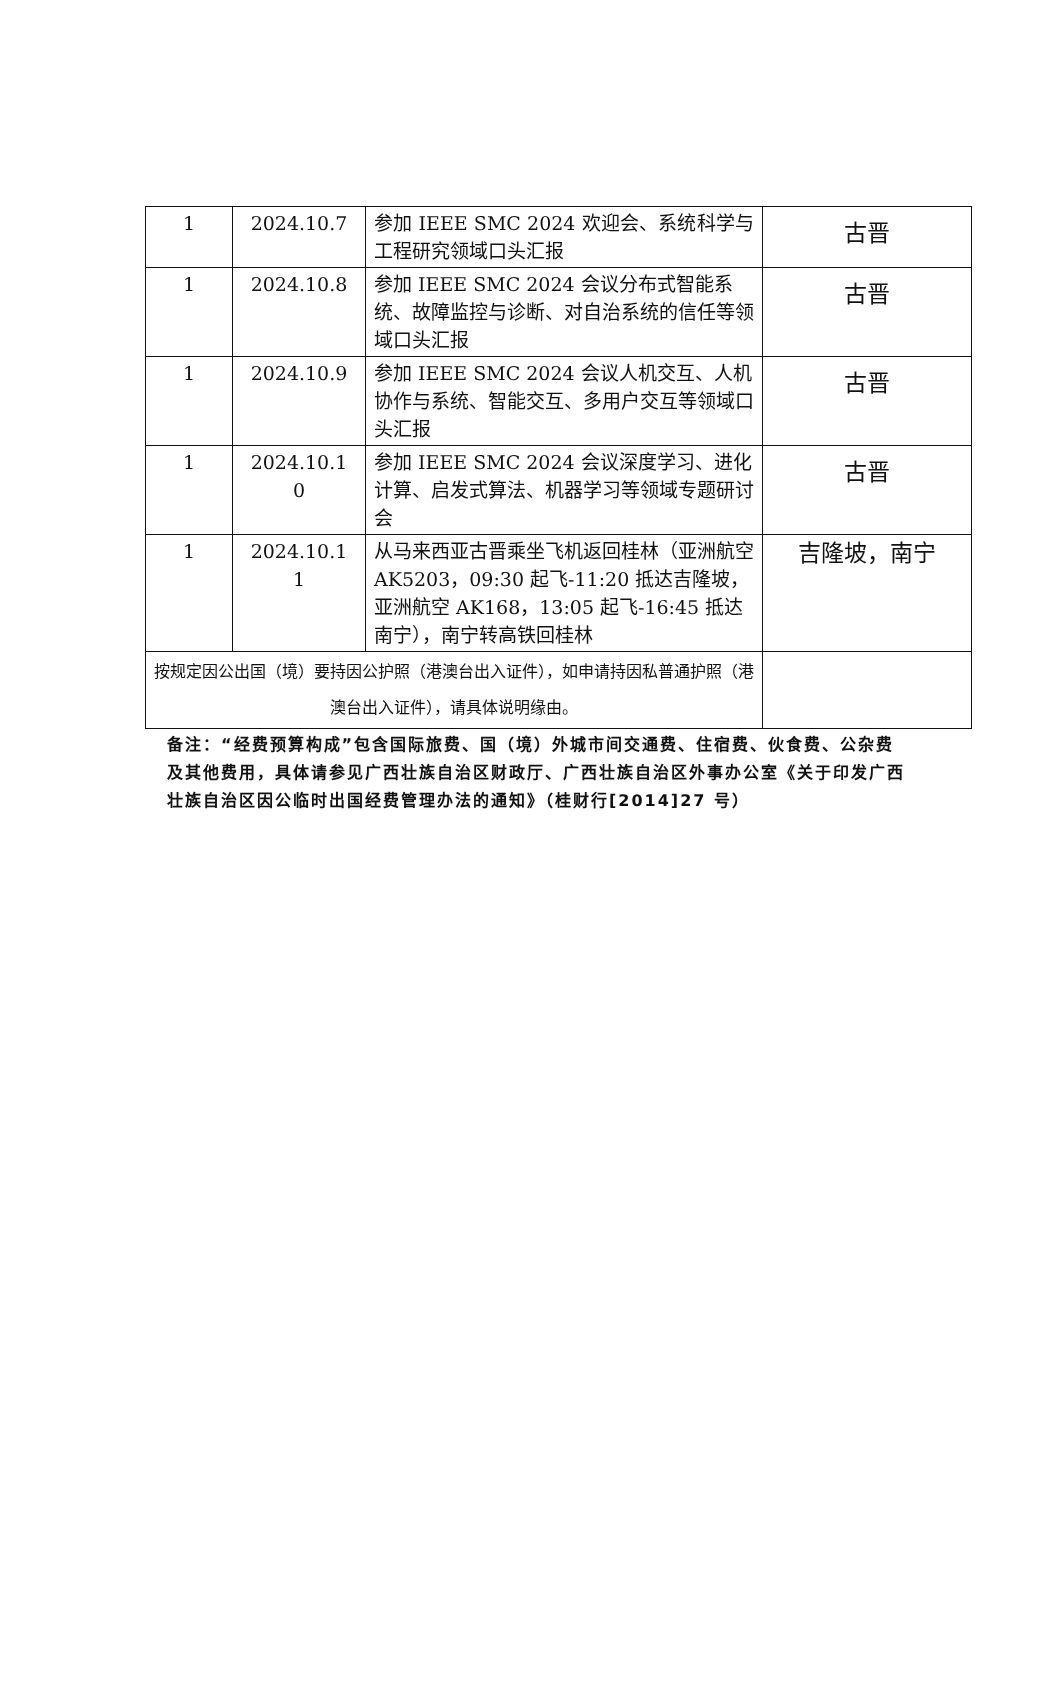| 1 | 2024.10.7 | 参加 IEEE SMC 2024 欢迎会、系统科学与工程研究领域口头汇报 | 古晋 |
| 1 | 2024.10.8 | 参加 IEEE SMC 2024 会议分布式智能系统、故障监控与诊断、对自治系统的信任等领域口头汇报 | 古晋 |
| 1 | 2024.10.9 | 参加 IEEE SMC 2024 会议人机交互、人机协作与系统、智能交互、多用户交互等领域口头汇报 | 古晋 |
| 1 | 2024.10.1 0 | 参加 IEEE SMC 2024 会议深度学习、进化计算、启发式算法、机器学习等领域专题研讨会 | 古晋 |
| 1 | 2024.10.1 1 | 从马来西亚古晋乘坐飞机返回桂林（亚洲航空 AK5203，09:30 起飞-11:20 抵达吉隆坡，亚洲航空 AK168，13:05 起飞-16:45 抵达南宁），南宁转高铁回桂林 | 吉隆坡，南宁 |
| 按规定因公出国（境）要持因公护照（港澳台出入证件），如申请持因私普通护照（港澳台出入证件），请具体说明缘由。 | | | |
备注：“经费预算构成”包含国际旅费、国（境）外城市间交通费、住宿费、伙食费、公杂费及其他费用，具体请参见广西壮族自治区财政厅、广西壮族自治区外事办公室《关于印发广西壮族自治区因公临时出国经费管理办法的通知》（桂财行[2014]27 号）